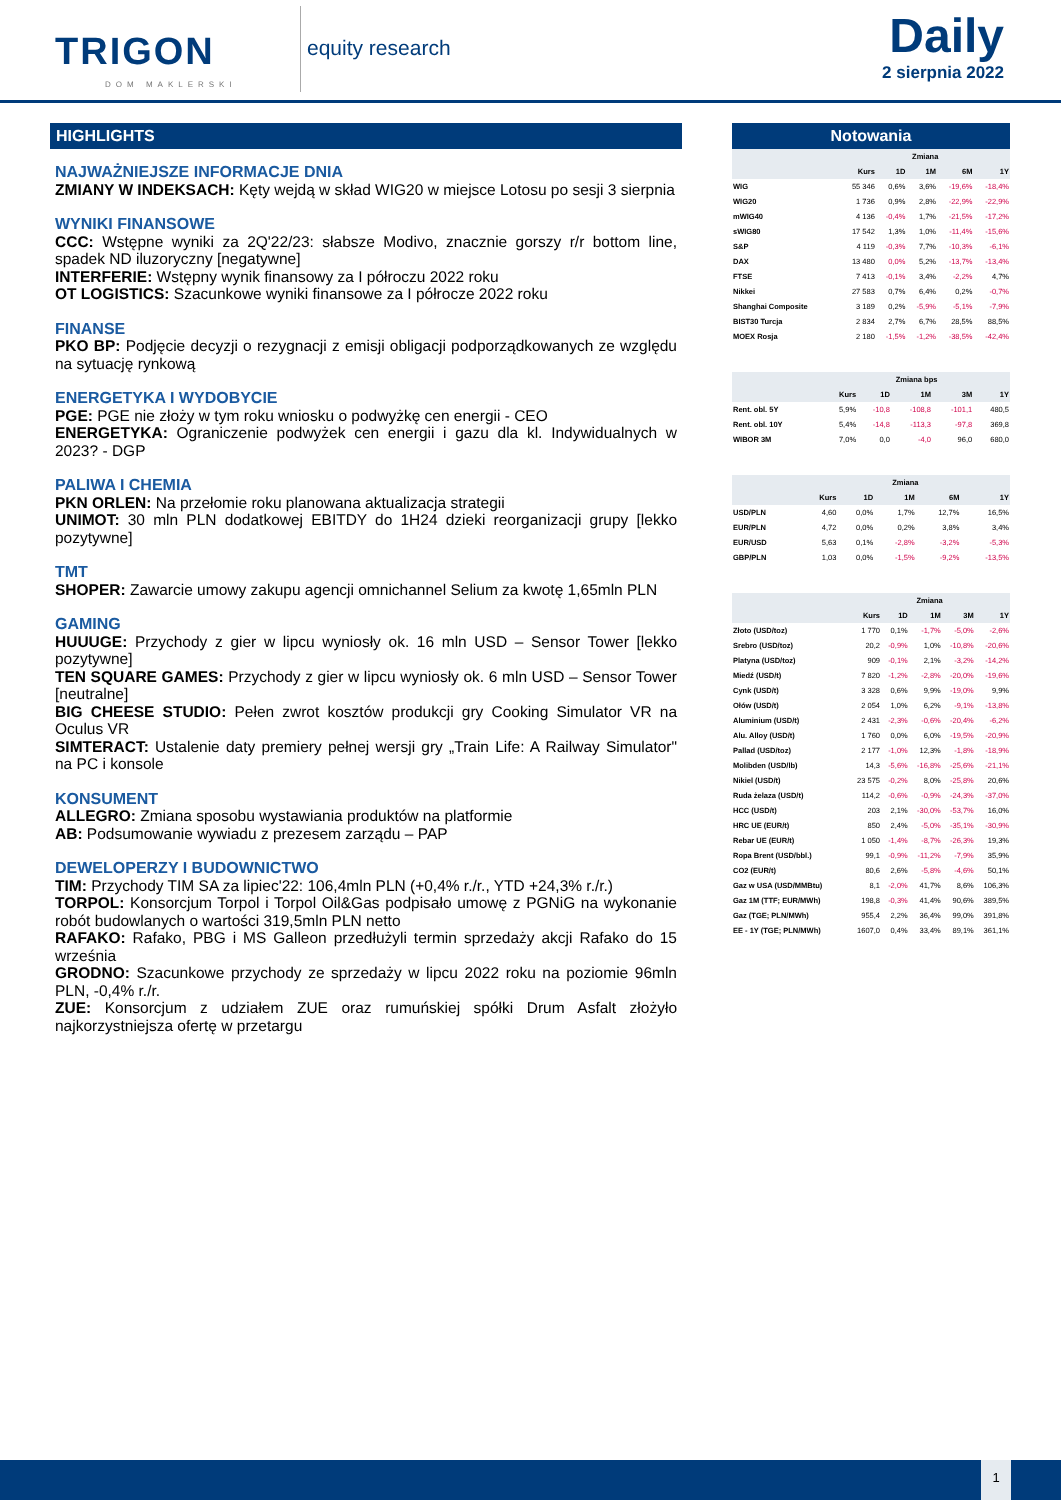TRIGON
DOM MAKLERSKI
equity research
Daily
2 sierpnia 2022
HIGHLIGHTS
NAJWAŻNIEJSZE INFORMACJE DNIA
ZMIANY W INDEKSACH: Kęty wejdą w skład WIG20 w miejsce Lotosu po sesji 3 sierpnia
WYNIKI FINANSOWE
CCC: Wstępne wyniki za 2Q'22/23: słabsze Modivo, znacznie gorszy r/r bottom line, spadek ND iluzoryczny [negatywne]
INTERFERIE: Wstępny wynik finansowy za I półroczu 2022 roku
OT LOGISTICS: Szacunkowe wyniki finansowe za I półrocze 2022 roku
FINANSE
PKO BP: Podjęcie decyzji o rezygnacji z emisji obligacji podporządkowanych ze względu na sytuację rynkową
ENERGETYKA I WYDOBYCIE
PGE: PGE nie złoży w tym roku wniosku o podwyżkę cen energii - CEO
ENERGETYKA: Ograniczenie podwyżek cen energii i gazu dla kl. Indywidualnych w 2023? - DGP
PALIWA I CHEMIA
PKN ORLEN: Na przełomie roku planowana aktualizacja strategii
UNIMOT: 30 mln PLN dodatkowej EBITDY do 1H24 dzieki reorganizacji grupy [lekko pozytywne]
TMT
SHOPER: Zawarcie umowy zakupu agencji omnichannel Selium za kwotę 1,65mln PLN
GAMING
HUUUGE: Przychody z gier w lipcu wyniosły ok. 16 mln USD – Sensor Tower [lekko pozytywne]
TEN SQUARE GAMES: Przychody z gier w lipcu wyniosły ok. 6 mln USD – Sensor Tower [neutralne]
BIG CHEESE STUDIO: Pełen zwrot kosztów produkcji gry Cooking Simulator VR na Oculus VR
SIMTERACT: Ustalenie daty premiery pełnej wersji gry „Train Life: A Railway Simulator" na PC i konsole
KONSUMENT
ALLEGRO: Zmiana sposobu wystawiania produktów na platformie
AB: Podsumowanie wywiadu z prezesem zarządu – PAP
DEWELOPERZY I BUDOWNICTWO
TIM: Przychody TIM SA za lipiec'22: 106,4mln PLN (+0,4% r./r., YTD +24,3% r./r.)
TORPOL: Konsorcjum Torpol i Torpol Oil&Gas podpisało umowę z PGNiG na wykonanie robót budowlanych o wartości 319,5mln PLN netto
RAFAKO: Rafako, PBG i MS Galleon przedłużyli termin sprzedaży akcji Rafako do 15 września
GRODNO: Szacunkowe przychody ze sprzedaży w lipcu 2022 roku na poziomie 96mln PLN, -0,4% r./r.
ZUE: Konsorcjum z udziałem ZUE oraz rumuńskiej spółki Drum Asfalt złożyło najkorzystniejsza ofertę w przetargu
Notowania
| | Zmiana | | | | |
| --- | --- | --- | --- | --- | --- |
| | Kurs | 1D | 1M | 6M | 1Y |
| WIG | 55 346 | 0,6% | 3,6% | -19,6% | -18,4% |
| WIG20 | 1 736 | 0,9% | 2,8% | -22,9% | -22,9% |
| mWIG40 | 4 136 | -0,4% | 1,7% | -21,5% | -17,2% |
| sWIG80 | 17 542 | 1,3% | 1,0% | -11,4% | -15,6% |
| S&P | 4 119 | -0,3% | 7,7% | -10,3% | -6,1% |
| DAX | 13 480 | 0,0% | 5,2% | -13,7% | -13,4% |
| FTSE | 7 413 | -0,1% | 3,4% | -2,2% | 4,7% |
| Nikkei | 27 583 | 0,7% | 6,4% | 0,2% | -0,7% |
| Shanghai Composite | 3 189 | 0,2% | -5,9% | -5,1% | -7,9% |
| BIST30 Turcja | 2 834 | 2,7% | 6,7% | 28,5% | 88,5% |
| MOEX Rosja | 2 180 | -1,5% | -1,2% | -38,5% | -42,4% |
| | Zmiana bps | | | | |
| --- | --- | --- | --- | --- | --- |
| | Kurs | 1D | 1M | 3M | 1Y |
| Rent. obl. 5Y | 5,9% | -10,8 | -108,8 | -101,1 | 480,5 |
| Rent. obl. 10Y | 5,4% | -14,8 | -113,3 | -97,8 | 369,8 |
| WIBOR 3M | 7,0% | 0,0 | -4,0 | 96,0 | 680,0 |
| | Zmiana | | | | |
| --- | --- | --- | --- | --- | --- |
| | Kurs | 1D | 1M | 6M | 1Y |
| USD/PLN | 4,60 | 0,0% | 1,7% | 12,7% | 16,5% |
| EUR/PLN | 4,72 | 0,0% | 0,2% | 3,8% | 3,4% |
| EUR/USD | 5,63 | 0,1% | -2,8% | -3,2% | -5,3% |
| GBP/PLN | 1,03 | 0,0% | -1,5% | -9,2% | -13,5% |
| | Zmiana | | | | |
| --- | --- | --- | --- | --- | --- |
| | Kurs | 1D | 1M | 3M | 1Y |
| Złoto (USD/toz) | 1 770 | 0,1% | -1,7% | -5,0% | -2,6% |
| Srebro (USD/toz) | 20,2 | -0,9% | 1,0% | -10,8% | -20,6% |
| Platyna (USD/toz) | 909 | -0,1% | 2,1% | -3,2% | -14,2% |
| Miedź (USD/t) | 7 820 | -1,2% | -2,8% | -20,0% | -19,6% |
| Cynk (USD/t) | 3 328 | 0,6% | 9,9% | -19,0% | 9,9% |
| Ołów (USD/t) | 2 054 | 1,0% | 6,2% | -9,1% | -13,8% |
| Aluminium (USD/t) | 2 431 | -2,3% | -0,6% | -20,4% | -6,2% |
| Alu. Alloy (USD/t) | 1 760 | 0,0% | 6,0% | -19,5% | -20,9% |
| Pallad (USD/toz) | 2 177 | -1,0% | 12,3% | -1,8% | -18,9% |
| Molibden (USD/lb) | 14,3 | -5,6% | -16,8% | -25,6% | -21,1% |
| Nikiel (USD/t) | 23 575 | -0,2% | 8,0% | -25,8% | 20,6% |
| Ruda żelaza (USD/t) | 114,2 | -0,6% | -0,9% | -24,3% | -37,0% |
| HCC (USD/t) | 203 | 2,1% | -30,0% | -53,7% | 16,0% |
| HRC UE (EUR/t) | 850 | 2,4% | -5,0% | -35,1% | -30,9% |
| Rebar UE (EUR/t) | 1 050 | -1,4% | -8,7% | -26,3% | 19,3% |
| Ropa Brent (USD/bbl.) | 99,1 | -0,9% | -11,2% | -7,9% | 35,9% |
| CO2 (EUR/t) | 80,6 | 2,6% | -5,8% | -4,6% | 50,1% |
| Gaz w USA (USD/MMBtu) | 8,1 | -2,0% | 41,7% | 8,6% | 106,3% |
| Gaz 1M (TTF; EUR/MWh) | 198,8 | -0,3% | 41,4% | 90,6% | 389,5% |
| Gaz (TGE; PLN/MWh) | 955,4 | 2,2% | 36,4% | 99,0% | 391,8% |
| EE - 1Y (TGE; PLN/MWh) | 1607,0 | 0,4% | 33,4% | 89,1% | 361,1% |
1